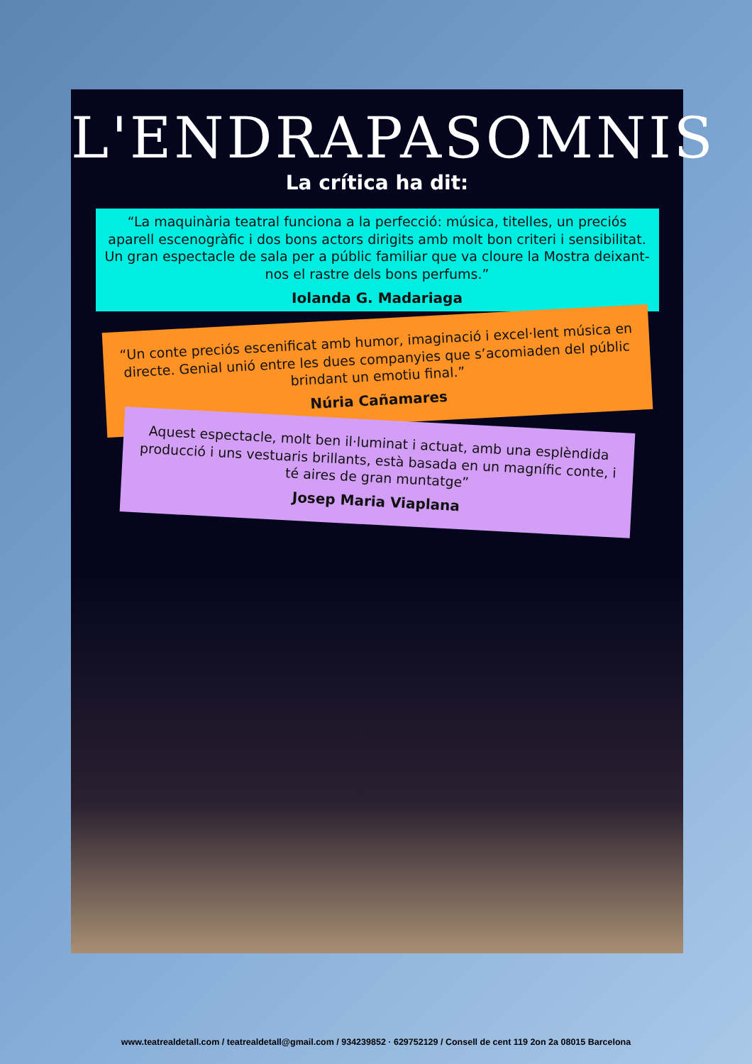L'ENDRAPASOMNIS
La crítica ha dit:
“La maquinària teatral funciona a la perfecció: música, titelles, un preciós aparell escenogràfic i dos bons actors dirigits amb molt bon criteri i sensibilitat. Un gran espectacle de sala per a públic familiar que va cloure la Mostra deixant-nos el rastre dels bons perfums.”
Iolanda G. Madariaga
“Un conte preciós escenificat amb humor, imaginació i excel·lent música en directe. Genial unió entre les dues companyies que s’acomiaden del públic brindant un emotiu final.”
Núria Cañamares
Aquest espectacle, molt ben il·luminat i actuat, amb una esplèndida producció i uns vestuaris brillants, està basada en un magnífic conte, i té aires de gran muntatge”
Josep Maria Viaplana
www.teatrealdetall.com / teatrealdetall@gmail.com / 934239852 · 629752129 / Consell de cent 119 2on 2a 08015 Barcelona